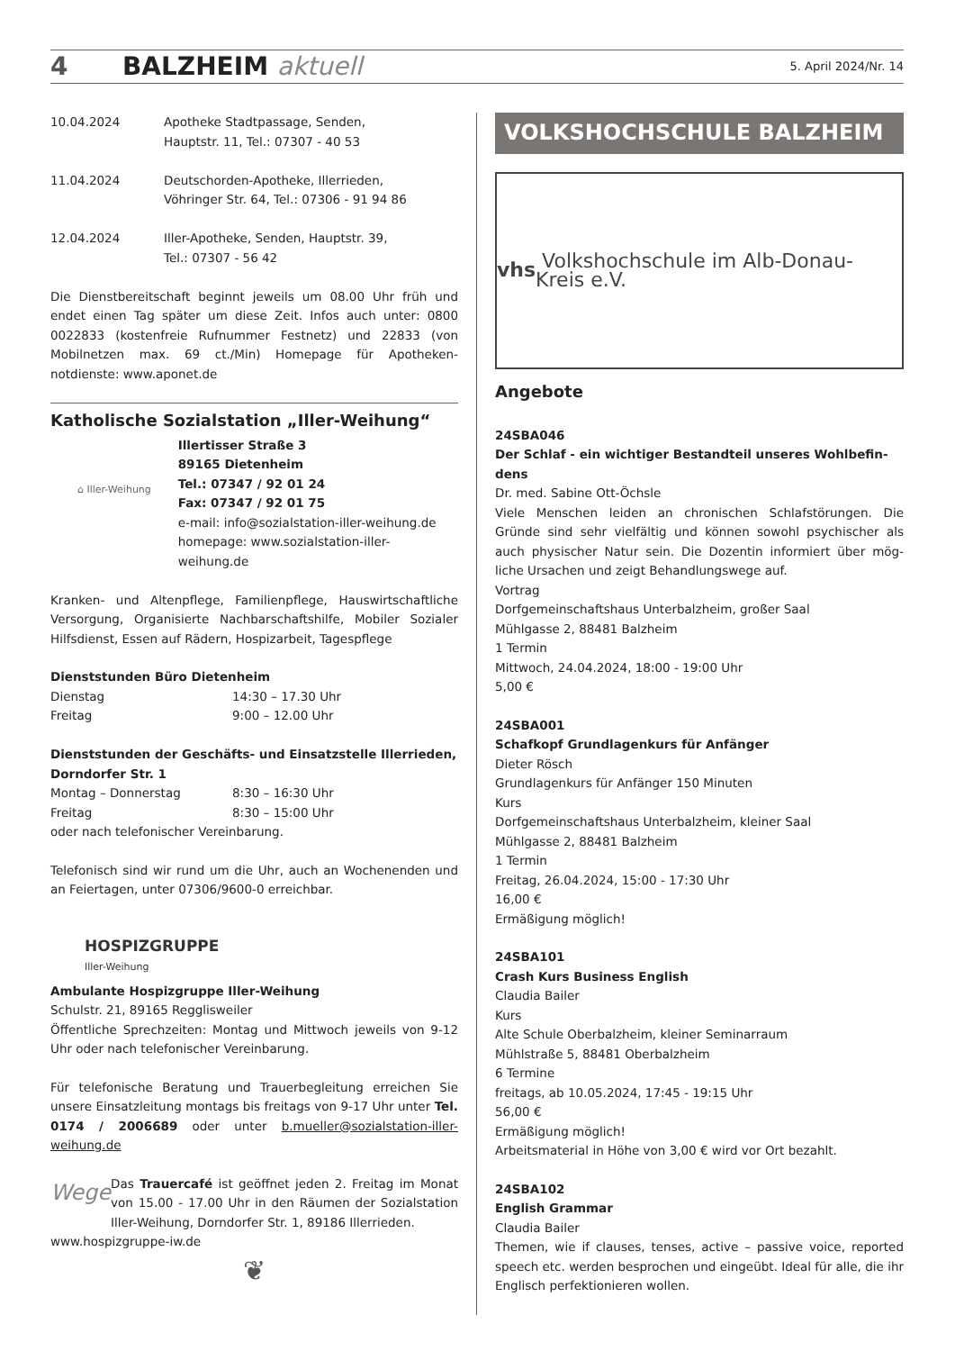4 BALZHEIM aktuell 5. April 2024/Nr. 14
10.04.2024 Apotheke Stadtpassage, Senden,
Hauptstr. 11, Tel.: 07307 - 40 53
11.04.2024 Deutschorden-Apotheke, Illerrieden,
Vöhringer Str. 64, Tel.: 07306 - 91 94 86
12.04.2024 Iller-Apotheke, Senden, Hauptstr. 39,
Tel.: 07307 - 56 42
Die Dienstbereitschaft beginnt jeweils um 08.00 Uhr früh und endet einen Tag später um diese Zeit. Infos auch unter: 0800 0022833 (kostenfreie Rufnummer Festnetz) und 22833 (von Mobilnetzen max. 69 ct./Min) Homepage für Apotheken-notdienste: www.aponet.de
Katholische Sozialstation „Iller-Weihung“
⌂ Iller-Weihung
Illertisser Straße 3
89165 Dietenheim
Tel.: 07347 / 92 01 24
Fax: 07347 / 92 01 75
e-mail: info@sozialstation-iller-weihung.de
homepage: www.sozialstation-iller-weihung.de
Kranken- und Altenpflege, Familienpflege, Hauswirtschaftliche Versorgung, Organisierte Nachbarschaftshilfe, Mobiler Sozialer Hilfsdienst, Essen auf Rädern, Hospizarbeit, Tagespflege
Dienststunden Büro Dietenheim
Dienstag 14:30 – 17.30 Uhr
Freitag 9:00 – 12.00 Uhr
Dienststunden der Geschäfts- und Einsatzstelle Illerrieden, Dorndorfer Str. 1
Montag – Donnerstag 8:30 – 16:30 Uhr
Freitag 8:30 – 15:00 Uhr
oder nach telefonischer Vereinbarung.
Telefonisch sind wir rund um die Uhr, auch an Wochenenden und an Feiertagen, unter 07306/9600-0 erreichbar.
HOSPIZGRUPPE
Iller-Weihung
Ambulante Hospizgruppe Iller-Weihung
Schulstr. 21, 89165 Regglisweiler
Öffentliche Sprechzeiten: Montag und Mittwoch jeweils von 9-12 Uhr oder nach telefonischer Vereinbarung.
Für telefonische Beratung und Trauerbegleitung erreichen Sie unsere Einsatzleitung montags bis freitags von 9-17 Uhr unter Tel. 0174 / 2006689 oder unter b.mueller@sozialstation-iller-weihung.de
Wege
Das Trauercafé ist geöffnet jeden 2. Freitag im Monat von 15.00 - 17.00 Uhr in den Räumen der Sozialstation Iller-Weihung, Dorndorfer Str. 1, 89186 Illerrieden.
www.hospizgruppe-iw.de
❦
VOLKSHOCHSCHULE BALZHEIM
vhs Volkshochschule im Alb-Donau-Kreis e.V.
Angebote
24SBA046
Der Schlaf - ein wichtiger Bestandteil unseres Wohlbefin-dens
Dr. med. Sabine Ott-Öchsle
Viele Menschen leiden an chronischen Schlafstörungen. Die Gründe sind sehr vielfältig und können sowohl psychischer als auch physischer Natur sein. Die Dozentin informiert über mög-liche Ursachen und zeigt Behandlungswege auf.
Vortrag
Dorfgemeinschaftshaus Unterbalzheim, großer Saal
Mühlgasse 2, 88481 Balzheim
1 Termin
Mittwoch, 24.04.2024, 18:00 - 19:00 Uhr
5,00 €
24SBA001
Schafkopf Grundlagenkurs für Anfänger
Dieter Rösch
Grundlagenkurs für Anfänger 150 Minuten
Kurs
Dorfgemeinschaftshaus Unterbalzheim, kleiner Saal
Mühlgasse 2, 88481 Balzheim
1 Termin
Freitag, 26.04.2024, 15:00 - 17:30 Uhr
16,00 €
Ermäßigung möglich!
24SBA101
Crash Kurs Business English
Claudia Bailer
Kurs
Alte Schule Oberbalzheim, kleiner Seminarraum
Mühlstraße 5, 88481 Oberbalzheim
6 Termine
freitags, ab 10.05.2024, 17:45 - 19:15 Uhr
56,00 €
Ermäßigung möglich!
Arbeitsmaterial in Höhe von 3,00 € wird vor Ort bezahlt.
24SBA102
English Grammar
Claudia Bailer
Themen, wie if clauses, tenses, active – passive voice, reported speech etc. werden besprochen und eingeübt. Ideal für alle, die ihr Englisch perfektionieren wollen.